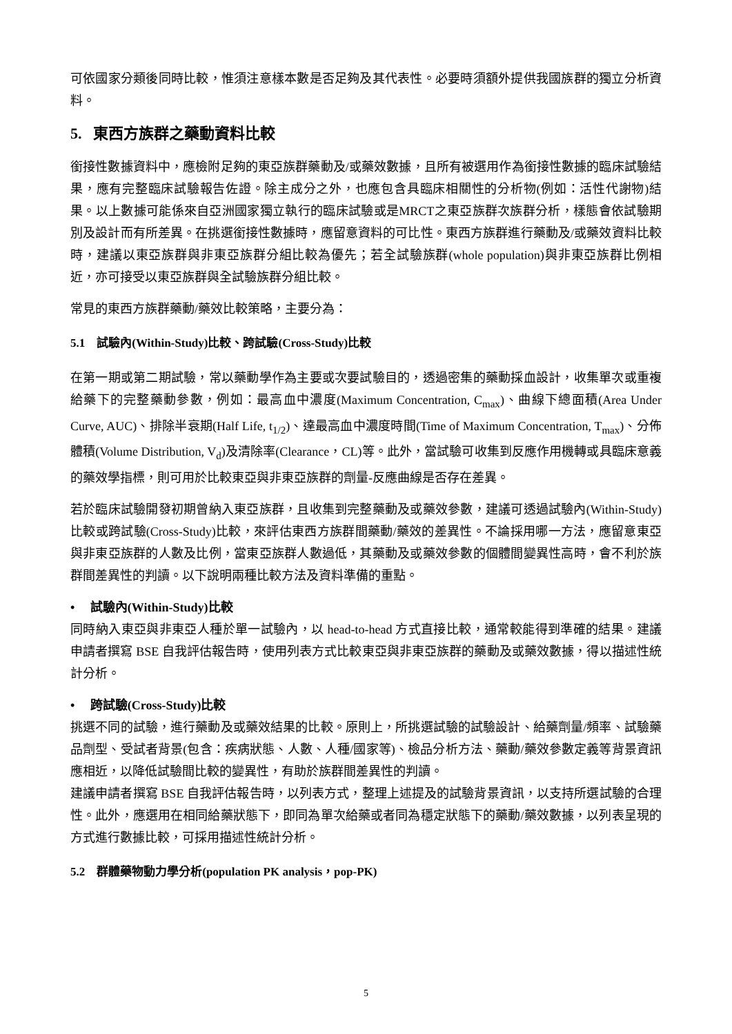可依國家分類後同時比較，惟須注意樣本數是否足夠及其代表性。必要時須額外提供我國族群的獨立分析資料。
5. 東西方族群之藥動資料比較
銜接性數據資料中，應檢附足夠的東亞族群藥動及/或藥效數據，且所有被選用作為銜接性數據的臨床試驗結果，應有完整臨床試驗報告佐證。除主成分之外，也應包含具臨床相關性的分析物(例如：活性代謝物)結果。以上數據可能係來自亞洲國家獨立執行的臨床試驗或是MRCT之東亞族群次族群分析，樣態會依試驗期別及設計而有所差異。在挑選銜接性數據時，應留意資料的可比性。東西方族群進行藥動及/或藥效資料比較時，建議以東亞族群與非東亞族群分組比較為優先；若全試驗族群(whole population)與非東亞族群比例相近，亦可接受以東亞族群與全試驗族群分組比較。
常見的東西方族群藥動/藥效比較策略，主要分為：
5.1 試驗內(Within-Study)比較、跨試驗(Cross-Study)比較
在第一期或第二期試驗，常以藥動學作為主要或次要試驗目的，透過密集的藥動採血設計，收集單次或重複給藥下的完整藥動參數，例如：最高血中濃度(Maximum Concentration, C<sub>max</sub>)、曲線下總面積(Area Under Curve, AUC)、排除半衰期(Half Life, t<sub>1/2</sub>)、達最高血中濃度時間(Time of Maximum Concentration, T<sub>max</sub>)、分佈體積(Volume Distribution, V<sub>d</sub>)及清除率(Clearance，CL)等。此外，當試驗可收集到反應作用機轉或具臨床意義的藥效學指標，則可用於比較東亞與非東亞族群的劑量-反應曲線是否存在差異。
若於臨床試驗開發初期曾納入東亞族群，且收集到完整藥動及或藥效參數，建議可透過試驗內(Within-Study)比較或跨試驗(Cross-Study)比較，來評估東西方族群間藥動/藥效的差異性。不論採用哪一方法，應留意東亞與非東亞族群的人數及比例，當東亞族群人數過低，其藥動及或藥效參數的個體間變異性高時，會不利於族群間差異性的判讀。以下說明兩種比較方法及資料準備的重點。
• 試驗內(Within-Study)比較
同時納入東亞與非東亞人種於單一試驗內，以 head-to-head 方式直接比較，通常較能得到準確的結果。建議申請者撰寫 BSE 自我評估報告時，使用列表方式比較東亞與非東亞族群的藥動及或藥效數據，得以描述性統計分析。
• 跨試驗(Cross-Study)比較
挑選不同的試驗，進行藥動及或藥效結果的比較。原則上，所挑選試驗的試驗設計、給藥劑量/頻率、試驗藥品劑型、受試者背景(包含：疾病狀態、人數、人種/國家等)、檢品分析方法、藥動/藥效參數定義等背景資訊應相近，以降低試驗間比較的變異性，有助於族群間差異性的判讀。
建議申請者撰寫 BSE 自我評估報告時，以列表方式，整理上述提及的試驗背景資訊，以支持所選試驗的合理性。此外，應選用在相同給藥狀態下，即同為單次給藥或者同為穩定狀態下的藥動/藥效數據，以列表呈現的方式進行數據比較，可採用描述性統計分析。
5.2 群體藥物動力學分析(population PK analysis，pop-PK)
5